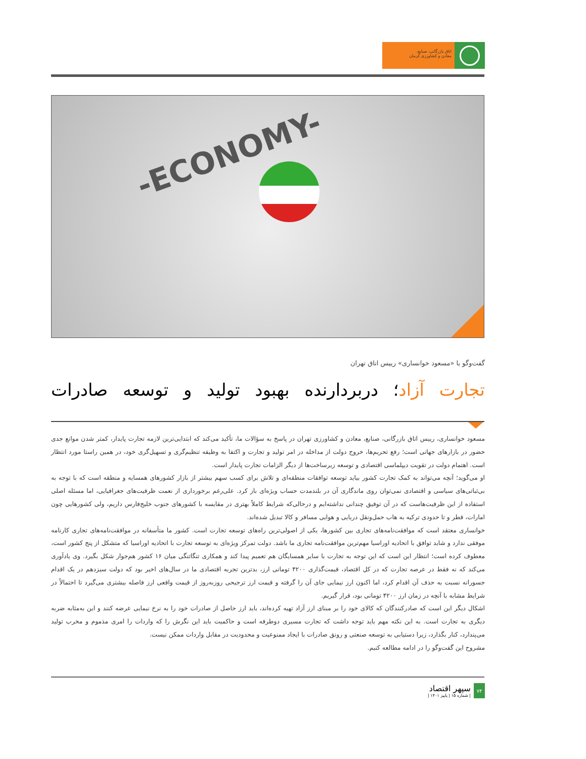اتاق بازرگانی، صنایع،
معادن و کشاورزی کرمان
-ECONOMY-
گفت‌وگو با «مسعود خوانساری» رییس اتاق تهران
تجارت آزاد؛ دربردارنده بهبود تولید و توسعه صادرات
مسعود خوانساری، رییس اتاق بازرگانی، صنایع، معادن و کشاورزی تهران در پاسخ به سؤالات ما، تأکید می‌کند که ابتدایی‌ترین لازمه تجارت پایدار، کمتر شدن موانع جدی حضور در بازارهای جهانی است؛ رفع تحریم‌ها، خروج دولت از مداخله در امر تولید و تجارت و اکتفا به وظیفه تنظیم‌گری و تسهیل‌گری خود، در همین راستا مورد انتظار است. اهتمام دولت در تقویت دیپلماسی اقتصادی و توسعه زیرساخت‌ها از دیگر الزامات تجارت پایدار است.
او می‌گوید؛ آنچه می‌تواند به کمک تجارت کشور بیاید توسعه توافقات منطقه‌ای و تلاش برای کسب سهم بیشتر از بازار کشورهای همسایه و منطقه است که با توجه به بی‌ثباتی‌های سیاسی و اقتصادی نمی‌توان روی ماندگاری آن در بلندمدت حساب ویژه‌ای باز کرد. علی‌رغم برخورداری از نعمت ظرفیت‌های جغرافیایی، اما مسئله اصلی استفاده از این ظرفیت‌هاست که در آن توفیق چندانی نداشته‌ایم و درحالی‌که شرایط کاملاً بهتری در مقایسه با کشورهای جنوب خلیج‌فارس داریم، ولی کشورهایی چون امارات، قطر و تا حدودی ترکیه به هاب حمل‌ونقل دریایی و هوایی مسافر و کالا تبدیل شده‌اند.
خوانساری معتقد است که موافقت‌نامه‌های تجاری بین کشورها، یکی از اصولی‌ترین راه‌های توسعه تجارت است. کشور ما متأسفانه در موافقت‌نامه‌های تجاری کارنامه موفقی ندارد و شاید توافق با اتحادیه اوراسیا مهم‌ترین موافقت‌نامه تجاری ما باشد. دولت تمرکز ویژه‌ای به توسعه تجارت با اتحادیه اوراسیا که متشکل از پنج کشور است، معطوف کرده است؛ انتظار این است که این توجه به تجارت با سایر همسایگان هم تعمیم پیدا کند و همکاری تنگاتنگی میان ۱۶ کشور هم‌جوار شکل بگیرد. وی یادآوری می‌کند که نه فقط در عرصه تجارت که در کل اقتصاد، قیمت‌گذاری ۴۲۰۰ تومانی ارز، بدترین تجربه اقتصادی ما در سال‌های اخیر بود که دولت سیزدهم در یک اقدام جسورانه نسبت به حذف آن اقدام کرد، اما اکنون ارز نیمایی جای آن را گرفته و قیمت ارز ترجیحی روزبه‌روز از قیمت واقعی ارز فاصله بیشتری می‌گیرد تا احتمالاً در شرایط مشابه با آنچه در زمان ارز ۴۲۰۰ تومانی بود، قرار گیریم.
اشکال دیگر این است که صادرکنندگان که کالای خود را بر مبنای ارز آزاد تهیه کرده‌اند، باید ارز حاصل از صادرات خود را به نرخ نیمایی عرضه کنند و این به‌مثابه ضربه دیگری به تجارت است. به این نکته مهم باید توجه داشت که تجارت مسیری دوطرفه است و حاکمیت باید این نگرش را که واردات را امری مذموم و مخرب تولید می‌پندارد، کنار بگذارد، زیرا دستیابی به توسعه صنعتی و رونق صادرات با ایجاد ممنوعیت و محدودیت در مقابل واردات ممکن نیست.
مشروح این گفت‌وگو را در ادامه مطالعه کنیم.
۷۴
سپهر اقتصاد
| شماره ۱۵ | پاییز ۱۴۰۱ |